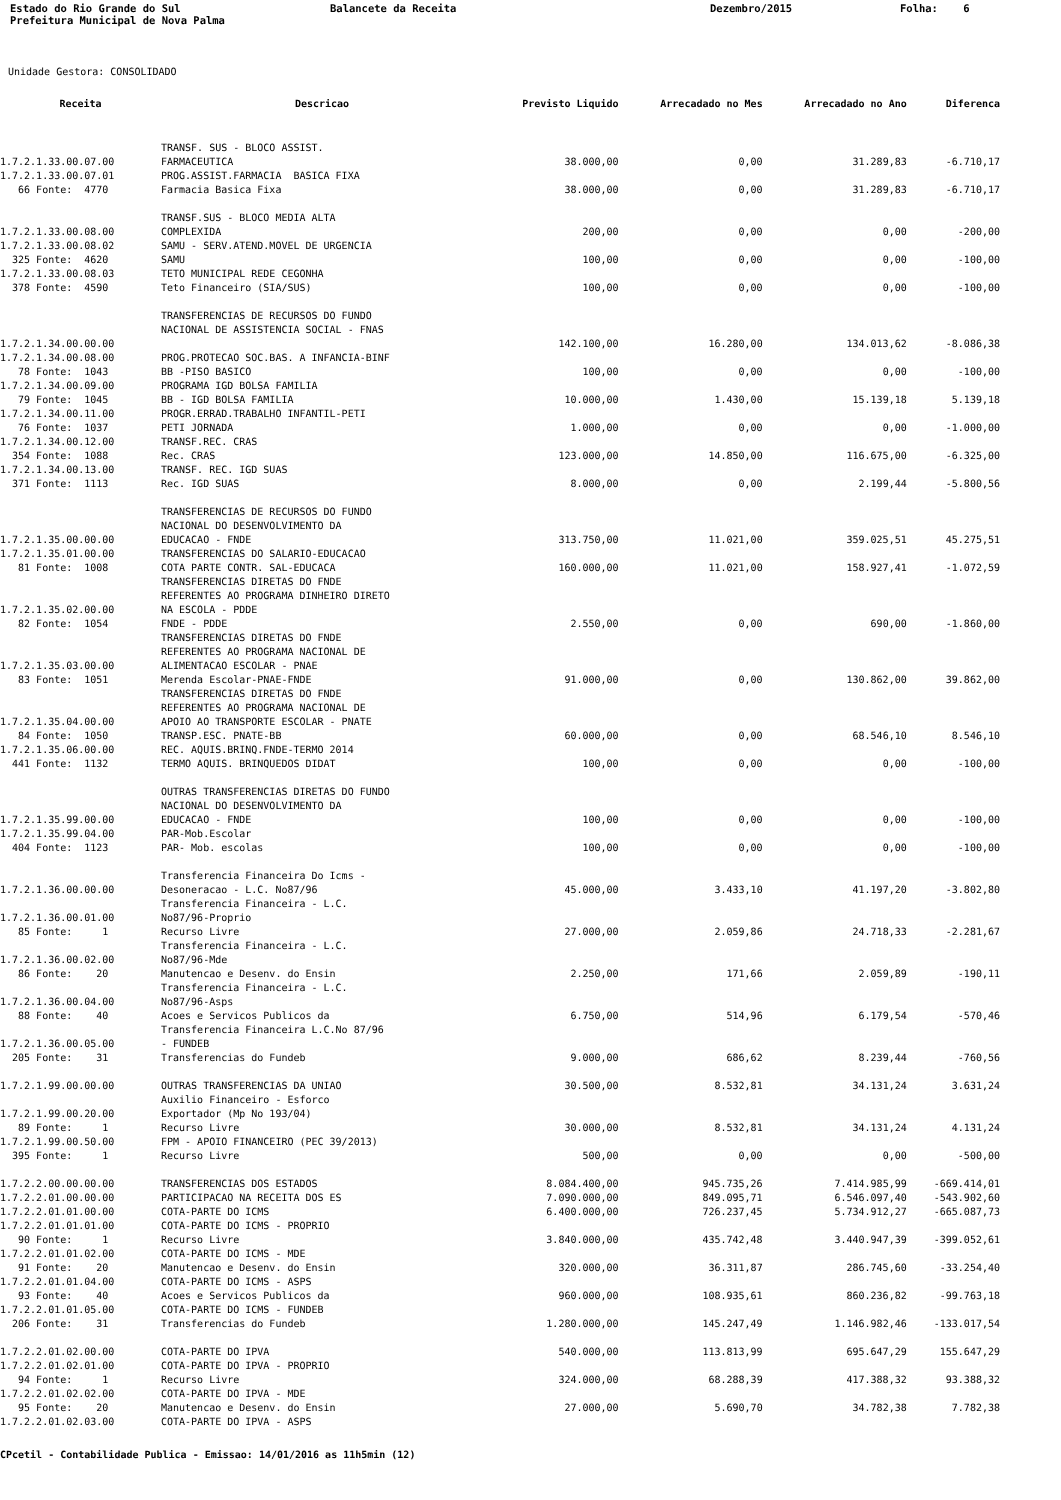Estado do Rio Grande do Sul Prefeitura Municipal de Nova Palma
Balancete da Receita
Dezembro/2015
Folha: 6
Unidade Gestora: CONSOLIDADO
| Receita | Descricao | Previsto Liquido | Arrecadado no Mes | Arrecadado no Ano | Diferenca |
| --- | --- | --- | --- | --- | --- |
| 1.7.2.1.33.00.07.00 | TRANSF. SUS - BLOCO ASSIST. FARMACEUTICA | 38.000,00 | 0,00 | 31.289,83 | -6.710,17 |
| 1.7.2.1.33.00.07.01 | PROG.ASSIST.FARMACIA BASICA FIXA | | | | |
| 66 Fonte: 4770 | Farmacia Basica Fixa | 38.000,00 | 0,00 | 31.289,83 | -6.710,17 |
| 1.7.2.1.33.00.08.00 | TRANSF.SUS - BLOCO MEDIA ALTA COMPLEXIDA | 200,00 | 0,00 | 0,00 | -200,00 |
| 1.7.2.1.33.00.08.02 | SAMU - SERV.ATEND.MOVEL DE URGENCIA | | | | |
| 325 Fonte: 4620 | SAMU | 100,00 | 0,00 | 0,00 | -100,00 |
| 1.7.2.1.33.00.08.03 | TETO MUNICIPAL REDE CEGONHA | | | | |
| 378 Fonte: 4590 | Teto Financeiro (SIA/SUS) | 100,00 | 0,00 | 0,00 | -100,00 |
| 1.7.2.1.34.00.00.00 | TRANSFERENCIAS DE RECURSOS DO FUNDO NACIONAL DE ASSISTENCIA SOCIAL - FNAS | 142.100,00 | 16.280,00 | 134.013,62 | -8.086,38 |
| 1.7.2.1.34.00.08.00 | PROG.PROTECAO SOC.BAS. A INFANCIA-BINF | | | | |
| 78 Fonte: 1043 | BB -PISO BASICO | 100,00 | 0,00 | 0,00 | -100,00 |
| 1.7.2.1.34.00.09.00 | PROGRAMA IGD BOLSA FAMILIA | | | | |
| 79 Fonte: 1045 | BB - IGD BOLSA FAMILIA | 10.000,00 | 1.430,00 | 15.139,18 | 5.139,18 |
| 1.7.2.1.34.00.11.00 | PROGR.ERRAD.TRABALHO INFANTIL-PETI | | | | |
| 76 Fonte: 1037 | PETI JORNADA | 1.000,00 | 0,00 | 0,00 | -1.000,00 |
| 1.7.2.1.34.00.12.00 | TRANSF.REC. CRAS | | | | |
| 354 Fonte: 1088 | Rec. CRAS | 123.000,00 | 14.850,00 | 116.675,00 | -6.325,00 |
| 1.7.2.1.34.00.13.00 | TRANSF. REC. IGD SUAS | | | | |
| 371 Fonte: 1113 | Rec. IGD SUAS | 8.000,00 | 0,00 | 2.199,44 | -5.800,56 |
| 1.7.2.1.35.00.00.00 | TRANSFERENCIAS DE RECURSOS DO FUNDO NACIONAL DO DESENVOLVIMENTO DA EDUCACAO - FNDE | 313.750,00 | 11.021,00 | 359.025,51 | 45.275,51 |
| 1.7.2.1.35.01.00.00 | TRANSFERENCIAS DO SALARIO-EDUCACAO | | | | |
| 81 Fonte: 1008 | COTA PARTE CONTR. SAL-EDUCACA | 160.000,00 | 11.021,00 | 158.927,41 | -1.072,59 |
| 1.7.2.1.35.02.00.00 | TRANSFERENCIAS DIRETAS DO FNDE REFERENTES AO PROGRAMA DINHEIRO DIRETO NA ESCOLA - PDDE | | | | |
| 82 Fonte: 1054 | FNDE - PDDE | 2.550,00 | 0,00 | 690,00 | -1.860,00 |
| 1.7.2.1.35.03.00.00 | TRANSFERENCIAS DIRETAS DO FNDE REFERENTES AO PROGRAMA NACIONAL DE ALIMENTACAO ESCOLAR - PNAE | | | | |
| 83 Fonte: 1051 | Merenda Escolar-PNAE-FNDE | 91.000,00 | 0,00 | 130.862,00 | 39.862,00 |
| 1.7.2.1.35.04.00.00 | TRANSFERENCIAS DIRETAS DO FNDE REFERENTES AO PROGRAMA NACIONAL DE APOIO AO TRANSPORTE ESCOLAR - PNATE | | | | |
| 84 Fonte: 1050 | TRANSP.ESC. PNATE-BB | 60.000,00 | 0,00 | 68.546,10 | 8.546,10 |
| 1.7.2.1.35.06.00.00 | REC. AQUIS.BRINQ.FNDE-TERMO 2014 | | | | |
| 441 Fonte: 1132 | TERMO AQUIS. BRINQUEDOS DIDAT | 100,00 | 0,00 | 0,00 | -100,00 |
| 1.7.2.1.35.99.00.00 | OUTRAS TRANSFERENCIAS DIRETAS DO FUNDO NACIONAL DO DESENVOLVIMENTO DA EDUCACAO - FNDE | 100,00 | 0,00 | 0,00 | -100,00 |
| 1.7.2.1.35.99.04.00 | PAR-Mob.Escolar | | | | |
| 404 Fonte: 1123 | PAR- Mob. escolas | 100,00 | 0,00 | 0,00 | -100,00 |
| 1.7.2.1.36.00.00.00 | Transferencia Financeira Do Icms - Desoneracao - L.C. No87/96 | 45.000,00 | 3.433,10 | 41.197,20 | -3.802,80 |
| 1.7.2.1.36.00.01.00 | Transferencia Financeira - L.C. No87/96-Proprio | | | | |
| 85 Fonte: 1 | Recurso Livre | 27.000,00 | 2.059,86 | 24.718,33 | -2.281,67 |
| 1.7.2.1.36.00.02.00 | Transferencia Financeira - L.C. No87/96-Mde | | | | |
| 86 Fonte: 20 | Manutencao e Desenv. do Ensin | 2.250,00 | 171,66 | 2.059,89 | -190,11 |
| 1.7.2.1.36.00.04.00 | Transferencia Financeira - L.C. No87/96-Asps | | | | |
| 88 Fonte: 40 | Acoes e Servicos Publicos da | 6.750,00 | 514,96 | 6.179,54 | -570,46 |
| 1.7.2.1.36.00.05.00 | Transferencia Financeira L.C.No 87/96 - FUNDEB | | | | |
| 205 Fonte: 31 | Transferencias do Fundeb | 9.000,00 | 686,62 | 8.239,44 | -760,56 |
| 1.7.2.1.99.00.00.00 | OUTRAS TRANSFERENCIAS DA UNIAO | 30.500,00 | 8.532,81 | 34.131,24 | 3.631,24 |
| 1.7.2.1.99.00.20.00 | Auxilio Financeiro - Esforco Exportador (Mp No 193/04) | | | | |
| 89 Fonte: 1 | Recurso Livre | 30.000,00 | 8.532,81 | 34.131,24 | 4.131,24 |
| 1.7.2.1.99.00.50.00 | FPM - APOIO FINANCEIRO (PEC 39/2013) | | | | |
| 395 Fonte: 1 | Recurso Livre | 500,00 | 0,00 | 0,00 | -500,00 |
| 1.7.2.2.00.00.00.00 | TRANSFERENCIAS DOS ESTADOS | 8.084.400,00 | 945.735,26 | 7.414.985,99 | -669.414,01 |
| 1.7.2.2.01.00.00.00 | PARTICIPACAO NA RECEITA DOS ES | 7.090.000,00 | 849.095,71 | 6.546.097,40 | -543.902,60 |
| 1.7.2.2.01.01.00.00 | COTA-PARTE DO ICMS | 6.400.000,00 | 726.237,45 | 5.734.912,27 | -665.087,73 |
| 1.7.2.2.01.01.01.00 | COTA-PARTE DO ICMS - PROPRIO | | | | |
| 90 Fonte: 1 | Recurso Livre | 3.840.000,00 | 435.742,48 | 3.440.947,39 | -399.052,61 |
| 1.7.2.2.01.01.02.00 | COTA-PARTE DO ICMS - MDE | | | | |
| 91 Fonte: 20 | Manutencao e Desenv. do Ensin | 320.000,00 | 36.311,87 | 286.745,60 | -33.254,40 |
| 1.7.2.2.01.01.04.00 | COTA-PARTE DO ICMS - ASPS | | | | |
| 93 Fonte: 40 | Acoes e Servicos Publicos da | 960.000,00 | 108.935,61 | 860.236,82 | -99.763,18 |
| 1.7.2.2.01.01.05.00 | COTA-PARTE DO ICMS - FUNDEB | | | | |
| 206 Fonte: 31 | Transferencias do Fundeb | 1.280.000,00 | 145.247,49 | 1.146.982,46 | -133.017,54 |
| 1.7.2.2.01.02.00.00 | COTA-PARTE DO IPVA | 540.000,00 | 113.813,99 | 695.647,29 | 155.647,29 |
| 1.7.2.2.01.02.01.00 | COTA-PARTE DO IPVA - PROPRIO | | | | |
| 94 Fonte: 1 | Recurso Livre | 324.000,00 | 68.288,39 | 417.388,32 | 93.388,32 |
| 1.7.2.2.01.02.02.00 | COTA-PARTE DO IPVA - MDE | | | | |
| 95 Fonte: 20 | Manutencao e Desenv. do Ensin | 27.000,00 | 5.690,70 | 34.782,38 | 7.782,38 |
| 1.7.2.2.01.02.03.00 | COTA-PARTE DO IPVA - ASPS | | | | |
CPcetil - Contabilidade Publica - Emissao: 14/01/2016 as 11h5min (12)